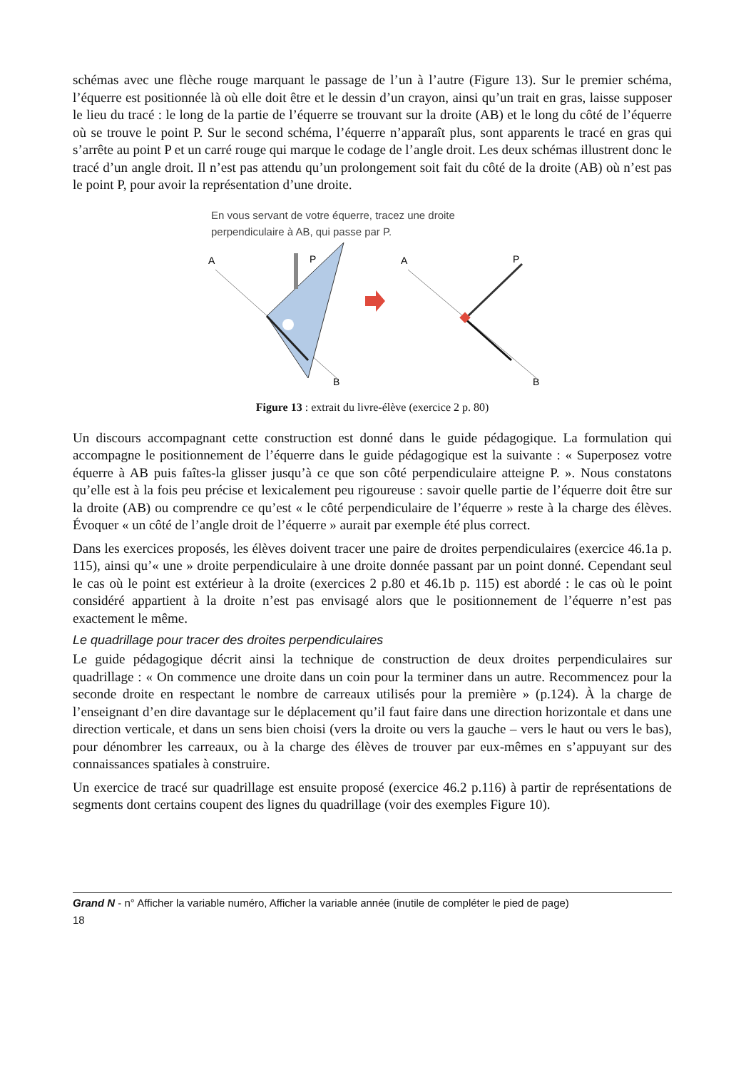schémas avec une flèche rouge marquant le passage de l’un à l’autre (Figure 13). Sur le premier schéma, l’équerre est positionnée là où elle doit être et le dessin d’un crayon, ainsi qu’un trait en gras, laisse supposer le lieu du tracé : le long de la partie de l’équerre se trouvant sur la droite (AB) et le long du côté de l’équerre où se trouve le point P. Sur le second schéma, l’équerre n’apparaît plus, sont apparents le tracé en gras qui s’arrête au point P et un carré rouge qui marque le codage de l’angle droit. Les deux schémas illustrent donc le tracé d’un angle droit. Il n’est pas attendu qu’un prolongement soit fait du côté de la droite (AB) où n’est pas le point P, pour avoir la représentation d’une droite.
En vous servant de votre équerre, tracez une droite
perpendiculaire à AB, qui passe par P.
A
P
B
A
P
B
Figure 13 : extrait du livre-élève (exercice 2 p. 80)
Un discours accompagnant cette construction est donné dans le guide pédagogique. La formulation qui accompagne le positionnement de l’équerre dans le guide pédagogique est la suivante : « Superposez votre équerre à AB puis faîtes-la glisser jusqu’à ce que son côté perpendiculaire atteigne P. ». Nous constatons qu’elle est à la fois peu précise et lexicalement peu rigoureuse : savoir quelle partie de l’équerre doit être sur la droite (AB) ou comprendre ce qu’est « le côté perpendiculaire de l’équerre » reste à la charge des élèves. Évoquer « un côté de l’angle droit de l’équerre » aurait par exemple été plus correct.
Dans les exercices proposés, les élèves doivent tracer une paire de droites perpendiculaires (exercice 46.1a p. 115), ainsi qu’« une » droite perpendiculaire à une droite donnée passant par un point donné. Cependant seul le cas où le point est extérieur à la droite (exercices 2 p.80 et 46.1b p. 115) est abordé : le cas où le point considéré appartient à la droite n’est pas envisagé alors que le positionnement de l’équerre n’est pas exactement le même.
Le quadrillage pour tracer des droites perpendiculaires
Le guide pédagogique décrit ainsi la technique de construction de deux droites perpendiculaires sur quadrillage : « On commence une droite dans un coin pour la terminer dans un autre. Recommencez pour la seconde droite en respectant le nombre de carreaux utilisés pour la première » (p.124). À la charge de l’enseignant d’en dire davantage sur le déplacement qu’il faut faire dans une direction horizontale et dans une direction verticale, et dans un sens bien choisi (vers la droite ou vers la gauche – vers le haut ou vers le bas), pour dénombrer les carreaux, ou à la charge des élèves de trouver par eux-mêmes en s’appuyant sur des connaissances spatiales à construire.
Un exercice de tracé sur quadrillage est ensuite proposé (exercice 46.2 p.116) à partir de représentations de segments dont certains coupent des lignes du quadrillage (voir des exemples Figure 10).
Grand N - n° Afficher la variable numéro, Afficher la variable année (inutile de compléter le pied de page)
18